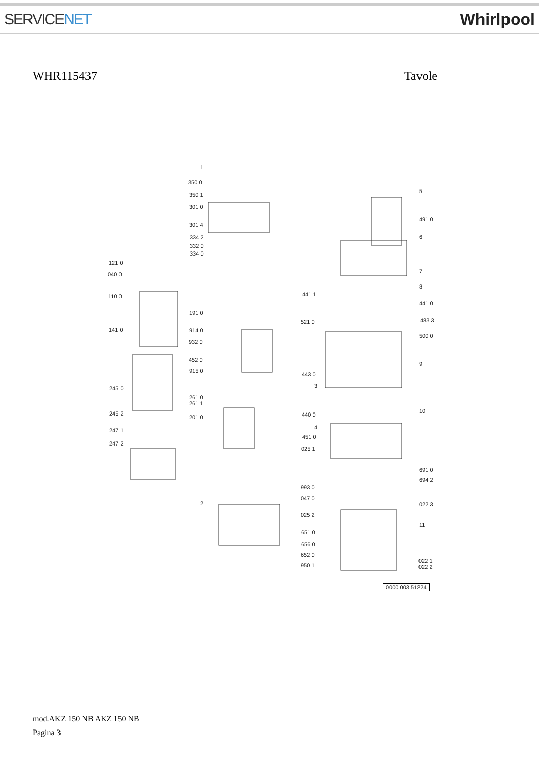SERVICENET Whirlpool
WHR115437 Tavole
1
350 0
350 1
301 0
301 4
334 2
332 0
334 0
121 0
040 0
110 0
141 0
191 0
914 0
932 0
452 0
915 0
245 0
261 0
261 1
245 2
201 0
247 1
247 2
2
5
491 0
6
7
8
441 1
441 0
521 0 483 3
500 0
9
443 0
3
440 0
10
4
451 0
025 1
691 0
694 2
993 0
047 0
022 3
025 2
11
651 0
656 0
652 0
950 1
022 1
022 2
0000 003 51224
mod.AKZ 150 NB AKZ 150 NB
Pagina 3